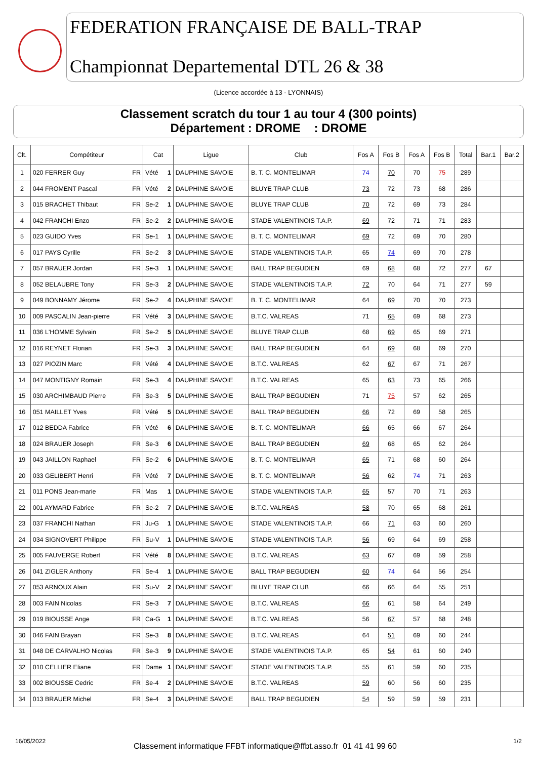FEDERATION FRANÇAISE DE BALL-TRAP
Championnat Departemental DTL 26 & 38
(Licence accordée à 13 - LYONNAIS)
Classement scratch du tour 1 au tour 4 (300 points)
Département : DROME : DROME
| Clt. | Compétiteur | Cat | Ligue | Club | Fos A | Fos B | Fos A | Fos B | Total | Bar.1 | Bar.2 |
| --- | --- | --- | --- | --- | --- | --- | --- | --- | --- | --- | --- |
| 1 | 020 FERRER Guy FR | Vété 1 | DAUPHINE SAVOIE | B. T. C. MONTELIMAR | 74 | 70 | 70 | 75 | 289 | | |
| 2 | 044 FROMENT Pascal FR | Vété 2 | DAUPHINE SAVOIE | BLUYE TRAP CLUB | 73 | 72 | 73 | 68 | 286 | | |
| 3 | 015 BRACHET Thibaut FR | Se-2 1 | DAUPHINE SAVOIE | BLUYE TRAP CLUB | 70 | 72 | 69 | 73 | 284 | | |
| 4 | 042 FRANCHI Enzo FR | Se-2 2 | DAUPHINE SAVOIE | STADE VALENTINOIS T.A.P. | 69 | 72 | 71 | 71 | 283 | | |
| 5 | 023 GUIDO Yves FR | Se-1 1 | DAUPHINE SAVOIE | B. T. C. MONTELIMAR | 69 | 72 | 69 | 70 | 280 | | |
| 6 | 017 PAYS Cyrille FR | Se-2 3 | DAUPHINE SAVOIE | STADE VALENTINOIS T.A.P. | 65 | 74 | 69 | 70 | 278 | | |
| 7 | 057 BRAUER Jordan FR | Se-3 1 | DAUPHINE SAVOIE | BALL TRAP BEGUDIEN | 69 | 68 | 68 | 72 | 277 | 67 | |
| 8 | 052 BELAUBRE Tony FR | Se-3 2 | DAUPHINE SAVOIE | STADE VALENTINOIS T.A.P. | 72 | 70 | 64 | 71 | 277 | 59 | |
| 9 | 049 BONNAMY Jérome FR | Se-2 4 | DAUPHINE SAVOIE | B. T. C. MONTELIMAR | 64 | 69 | 70 | 70 | 273 | | |
| 10 | 009 PASCALIN Jean-pierre FR | Vété 3 | DAUPHINE SAVOIE | B.T.C. VALREAS | 71 | 65 | 69 | 68 | 273 | | |
| 11 | 036 L'HOMME Sylvain FR | Se-2 5 | DAUPHINE SAVOIE | BLUYE TRAP CLUB | 68 | 69 | 65 | 69 | 271 | | |
| 12 | 016 REYNET Florian FR | Se-3 3 | DAUPHINE SAVOIE | BALL TRAP BEGUDIEN | 64 | 69 | 68 | 69 | 270 | | |
| 13 | 027 PIOZIN Marc FR | Vété 4 | DAUPHINE SAVOIE | B.T.C. VALREAS | 62 | 67 | 67 | 71 | 267 | | |
| 14 | 047 MONTIGNY Romain FR | Se-3 4 | DAUPHINE SAVOIE | B.T.C. VALREAS | 65 | 63 | 73 | 65 | 266 | | |
| 15 | 030 ARCHIMBAUD Pierre FR | Se-3 5 | DAUPHINE SAVOIE | BALL TRAP BEGUDIEN | 71 | 75 | 57 | 62 | 265 | | |
| 16 | 051 MAILLET Yves FR | Vété 5 | DAUPHINE SAVOIE | BALL TRAP BEGUDIEN | 66 | 72 | 69 | 58 | 265 | | |
| 17 | 012 BEDDA Fabrice FR | Vété 6 | DAUPHINE SAVOIE | B. T. C. MONTELIMAR | 66 | 65 | 66 | 67 | 264 | | |
| 18 | 024 BRAUER Joseph FR | Se-3 6 | DAUPHINE SAVOIE | BALL TRAP BEGUDIEN | 69 | 68 | 65 | 62 | 264 | | |
| 19 | 043 JAILLON Raphael FR | Se-2 6 | DAUPHINE SAVOIE | B. T. C. MONTELIMAR | 65 | 71 | 68 | 60 | 264 | | |
| 20 | 033 GELIBERT Henri FR | Vété 7 | DAUPHINE SAVOIE | B. T. C. MONTELIMAR | 56 | 62 | 74 | 71 | 263 | | |
| 21 | 011 PONS Jean-marie FR | Mas 1 | DAUPHINE SAVOIE | STADE VALENTINOIS T.A.P. | 65 | 57 | 70 | 71 | 263 | | |
| 22 | 001 AYMARD Fabrice FR | Se-2 7 | DAUPHINE SAVOIE | B.T.C. VALREAS | 58 | 70 | 65 | 68 | 261 | | |
| 23 | 037 FRANCHI Nathan FR | Ju-G 1 | DAUPHINE SAVOIE | STADE VALENTINOIS T.A.P. | 66 | 71 | 63 | 60 | 260 | | |
| 24 | 034 SIGNOVERT Philippe FR | Su-V 1 | DAUPHINE SAVOIE | STADE VALENTINOIS T.A.P. | 56 | 69 | 64 | 69 | 258 | | |
| 25 | 005 FAUVERGE Robert FR | Vété 8 | DAUPHINE SAVOIE | B.T.C. VALREAS | 63 | 67 | 69 | 59 | 258 | | |
| 26 | 041 ZIGLER Anthony FR | Se-4 1 | DAUPHINE SAVOIE | BALL TRAP BEGUDIEN | 60 | 74 | 64 | 56 | 254 | | |
| 27 | 053 ARNOUX Alain FR | Su-V 2 | DAUPHINE SAVOIE | BLUYE TRAP CLUB | 66 | 66 | 64 | 55 | 251 | | |
| 28 | 003 FAIN Nicolas FR | Se-3 7 | DAUPHINE SAVOIE | B.T.C. VALREAS | 66 | 61 | 58 | 64 | 249 | | |
| 29 | 019 BIOUSSE Ange FR | Ca-G 1 | DAUPHINE SAVOIE | B.T.C. VALREAS | 56 | 67 | 57 | 68 | 248 | | |
| 30 | 046 FAIN Brayan FR | Se-3 8 | DAUPHINE SAVOIE | B.T.C. VALREAS | 64 | 51 | 69 | 60 | 244 | | |
| 31 | 048 DE CARVALHO Nicolas FR | Se-3 9 | DAUPHINE SAVOIE | STADE VALENTINOIS T.A.P. | 65 | 54 | 61 | 60 | 240 | | |
| 32 | 010 CELLIER Eliane FR | Dame 1 | DAUPHINE SAVOIE | STADE VALENTINOIS T.A.P. | 55 | 61 | 59 | 60 | 235 | | |
| 33 | 002 BIOUSSE Cedric FR | Se-4 2 | DAUPHINE SAVOIE | B.T.C. VALREAS | 59 | 60 | 56 | 60 | 235 | | |
| 34 | 013 BRAUER Michel FR | Se-4 3 | DAUPHINE SAVOIE | BALL TRAP BEGUDIEN | 54 | 59 | 59 | 59 | 231 | | |
16/05/2022
Classement informatique FFBT informatique@ffbt.asso.fr 01 41 41 99 60
1/2